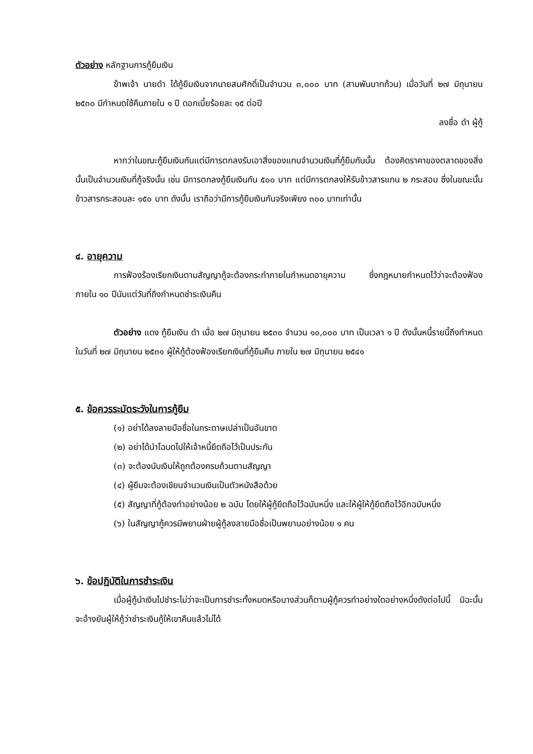ตัวอย่าง หลักฐานการกู้ยืมเงิน
ข้าพเจ้า นายดำ ได้กู้ยืมเงินจากนายสมศักดิ์เป็นจำนวน ๓,๐๐๐ บาท (สามพันบาทถ้วน) เมื่อวันที่ ๒๗ มิถุนายน ๒๕๓๐ มีกำหนดใช้คืนภายใน ๑ ปี ดอกเบี้ยร้อยละ ๑๕ ต่อปี
ลงชื่อ ดำ ผู้กู้
หากว่าในขณะกู้ยืมเงินกันแต่มีการตกลงรับเอาสิ่งของแทนจำนวนเงินที่กู้ยืมกันนั้น ต้องคิดราคาของตลาดของสิ่งนั้นเป็นจำนวนเงินที่กู้จริงนั้น เช่น มีการตกลงกู้ยืมเงินกัน ๕๐๐ บาท แต่มีการตกลงให้รับข้าวสารแทน ๒ กระสอบ ซึ่งในขณะนั้นข้าวสารกระสอบละ ๑๕๐ บาท ดังนั้น เราถือว่ามีการกู้ยืมเงินกันจริงเพียง ๓๐๐ บาทเท่านั้น
๔. อายุความ
การฟ้องร้องเรียกเงินตามสัญญากู้จะต้องกระทำภายในกำหนดอายุความ ซึ่งกฎหมายกำหนดไว้ว่าจะต้องฟ้องภายใน ๑๐ ปีนับแต่วันที่ถึงกำหนดชำระเงินคืน
ตัวอย่าง แดง กู้ยืมเงิน ดำ เมื่อ ๒๗ มิถุนายน ๒๕๓๐ จำนวน ๑๐,๐๐๐ บาท เป็นเวลา ๑ ปี ดังนั้นหนี้รายนี้ถึงกำหนดในวันที่ ๒๗ มิถุนายน ๒๕๓๑ ผู้ให้กู้ต้องฟ้องเรียกเงินที่กู้ยืมคืน ภายใน ๒๗ มิถุนายน ๒๕๔๑
๕. ข้อควรระมัดระวังในการกู้ยืม
(๑) อย่าได้ลงลายมือชื่อในกระดาษเปล่าเป็นอันขาด
(๒) อย่าได้นำโฉนดไปให้เจ้าหนี้ยึดถือไว้เป็นประกัน
(๓) จะต้องนับเงินให้ถูกต้องครบถ้วนตามสัญญา
(๔) ผู้ยืมจะต้องเขียนจำนวนเงินเป็นตัวหนังสือด้วย
(๕) สัญญาที่กู้ต้องทำอย่างน้อย ๒ ฉบับ โดยให้ผู้กู้ยึดถือไว้ฉบับหนึ่ง และให้ผู้ให้กู้ยึดถือไว้อีกฉบับหนึ่ง
(๖) ในสัญญากู้ควรมีพยานฝ่ายผู้กู้ลงลายมือชื่อเป็นพยานอย่างน้อย ๑ คน
๖. ข้อปฏิบัติในการชำระเงิน
เมื่อผู้กู้นำเงินไปชำระไม่ว่าจะเป็นการชำระทั้งหมดหรือบางส่วนก็ตามผู้กู้ควรทำอย่างใดอย่างหนึ่งดังต่อไปนี้ มิฉะนั้นจะอ้างยันผู้ให้กู้ว่าชำระเงินกู้ให้เขาคืนแล้วไม่ได้